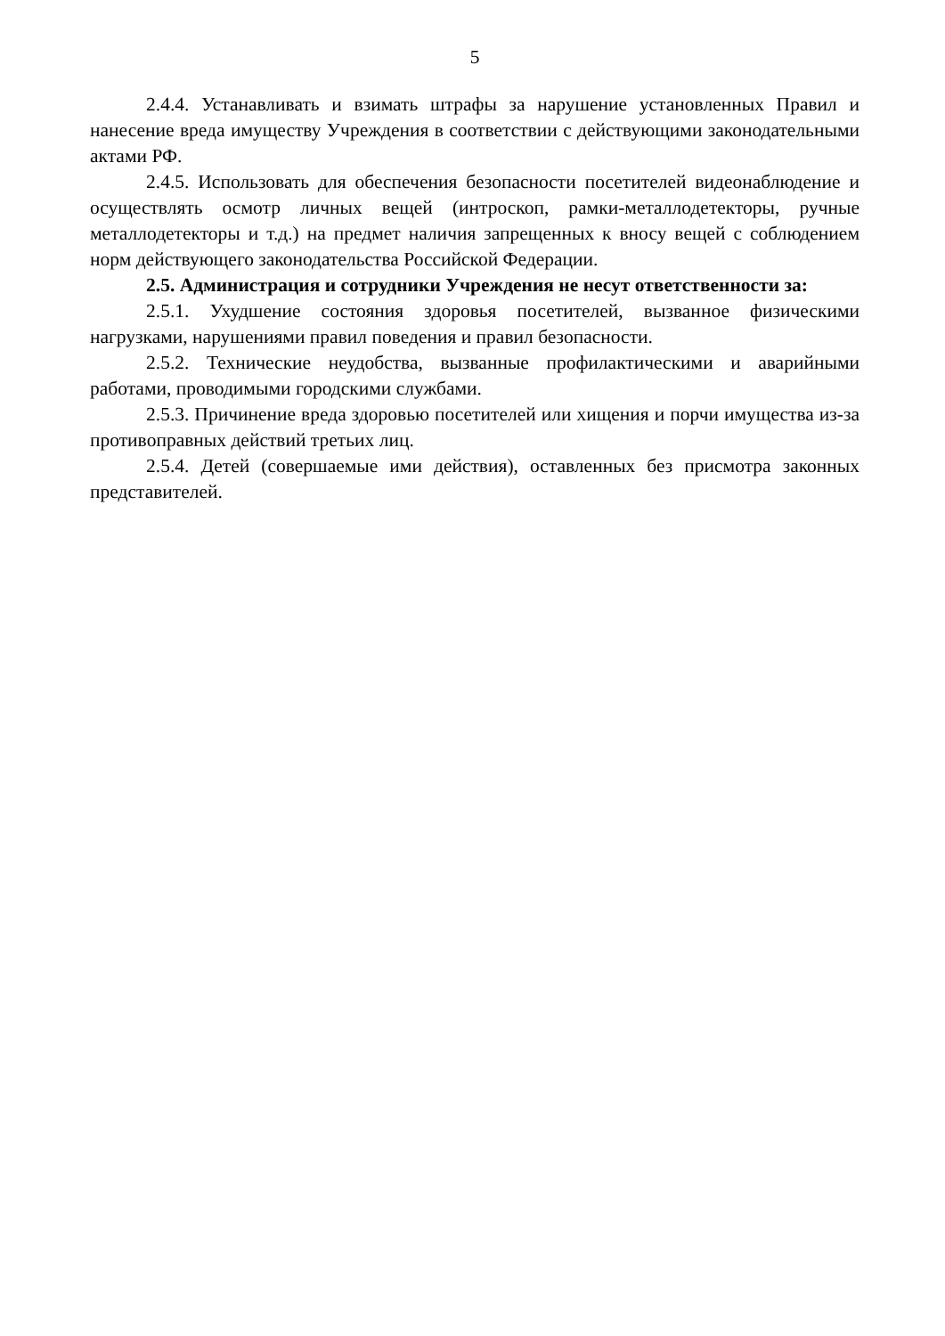5
2.4.4. Устанавливать и взимать штрафы за нарушение установленных Правил и нанесение вреда имуществу Учреждения в соответствии с действующими законодательными актами РФ.
2.4.5. Использовать для обеспечения безопасности посетителей видеонаблюдение и осуществлять осмотр личных вещей (интроскоп, рамки-металлодетекторы, ручные металлодетекторы и т.д.) на предмет наличия запрещенных к вносу вещей с соблюдением норм действующего законодательства Российской Федерации.
2.5. Администрация и сотрудники Учреждения не несут ответственности за:
2.5.1. Ухудшение состояния здоровья посетителей, вызванное физическими нагрузками, нарушениями правил поведения и правил безопасности.
2.5.2. Технические неудобства, вызванные профилактическими и аварийными работами, проводимыми городскими службами.
2.5.3. Причинение вреда здоровью посетителей или хищения и порчи имущества из-за противоправных действий третьих лиц.
2.5.4. Детей (совершаемые ими действия), оставленных без присмотра законных представителей.